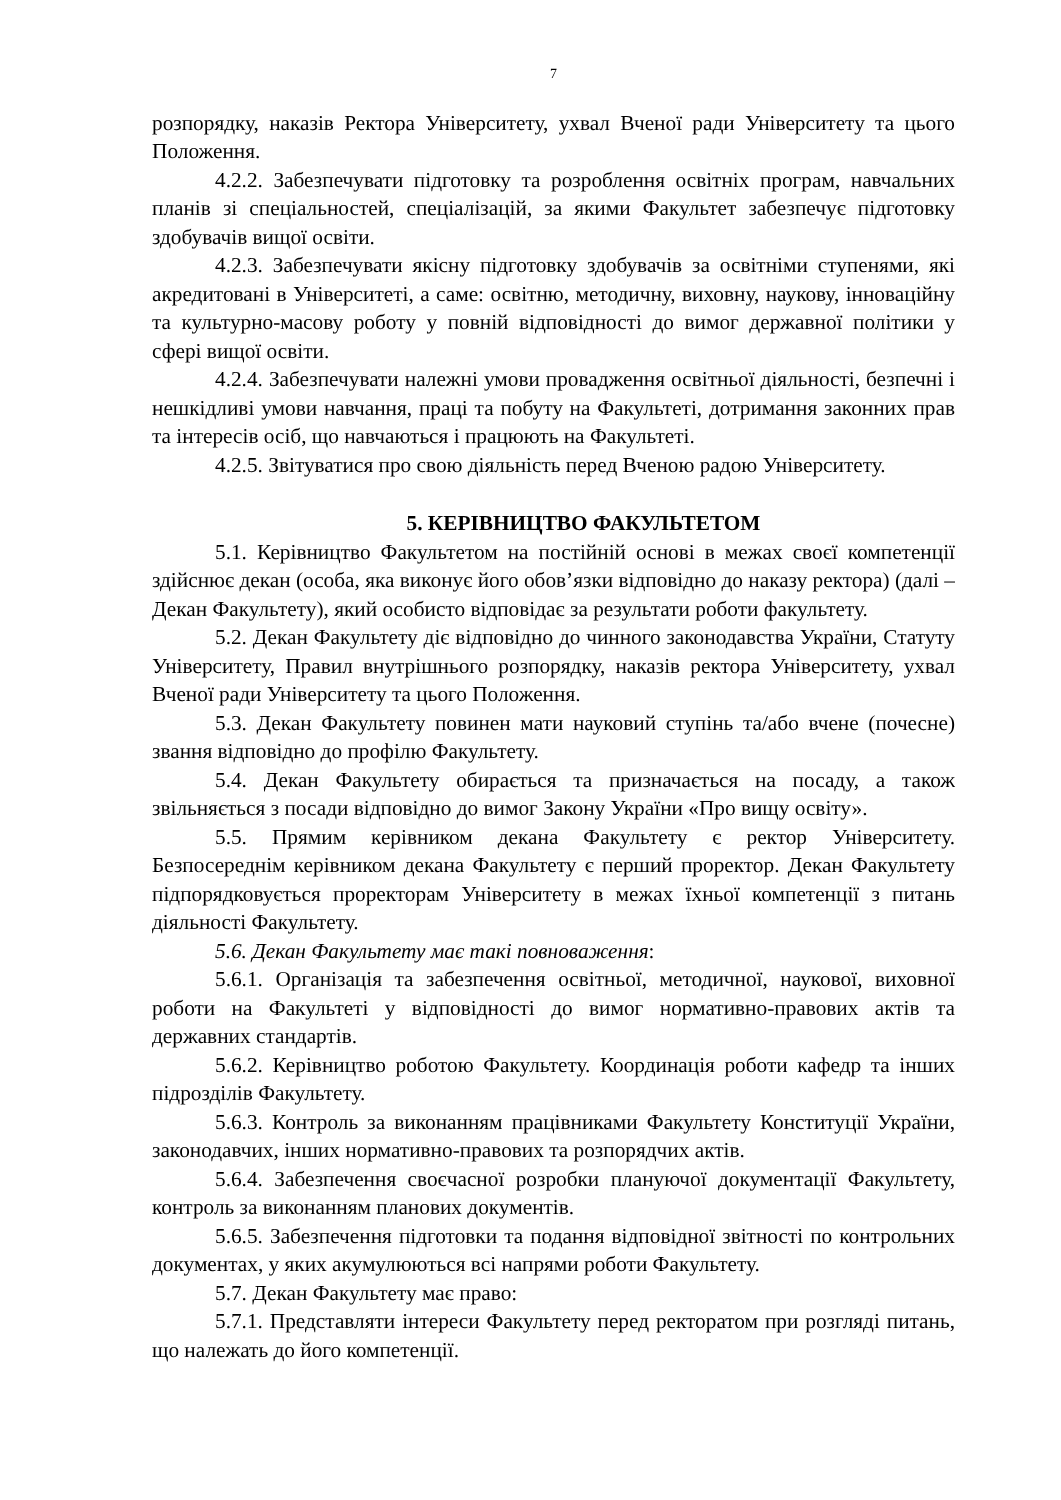7
розпорядку, наказів Ректора Університету, ухвал Вченої ради Університету та цього Положення.
4.2.2. Забезпечувати підготовку та розроблення освітніх програм, навчальних планів зі спеціальностей, спеціалізацій, за якими Факультет забезпечує підготовку здобувачів вищої освіти.
4.2.3. Забезпечувати якісну підготовку здобувачів за освітніми ступенями, які акредитовані в Університеті, а саме: освітню, методичну, виховну, наукову, інноваційну та культурно-масову роботу у повній відповідності до вимог державної політики у сфері вищої освіти.
4.2.4. Забезпечувати належні умови провадження освітньої діяльності, безпечні і нешкідливі умови навчання, праці та побуту на Факультеті, дотримання законних прав та інтересів осіб, що навчаються і працюють на Факультеті.
4.2.5. Звітуватися про свою діяльність перед Вченою радою Університету.
5. КЕРІВНИЦТВО ФАКУЛЬТЕТОМ
5.1. Керівництво Факультетом на постійній основі в межах своєї компетенції здійснює декан (особа, яка виконує його обов’язки відповідно до наказу ректора) (далі – Декан Факультету), який особисто відповідає за результати роботи факультету.
5.2. Декан Факультету діє відповідно до чинного законодавства України, Статуту Університету, Правил внутрішнього розпорядку, наказів ректора Університету, ухвал Вченої ради Університету та цього Положення.
5.3. Декан Факультету повинен мати науковий ступінь та/або вчене (почесне) звання відповідно до профілю Факультету.
5.4. Декан Факультету обирається та призначається на посаду, а також звільняється з посади відповідно до вимог Закону України «Про вищу освіту».
5.5. Прямим керівником декана Факультету є ректор Університету. Безпосереднім керівником декана Факультету є перший проректор. Декан Факультету підпорядковується проректорам Університету в межах їхньої компетенції з питань діяльності Факультету.
5.6. Декан Факультету має такі повноваження:
5.6.1. Організація та забезпечення освітньої, методичної, наукової, виховної роботи на Факультеті у відповідності до вимог нормативно-правових актів та державних стандартів.
5.6.2. Керівництво роботою Факультету. Координація роботи кафедр та інших підрозділів Факультету.
5.6.3. Контроль за виконанням працівниками Факультету Конституції України, законодавчих, інших нормативно-правових та розпорядчих актів.
5.6.4. Забезпечення своєчасної розробки плануючої документації Факультету, контроль за виконанням планових документів.
5.6.5. Забезпечення підготовки та подання відповідної звітності по контрольних документах, у яких акумулюються всі напрями роботи Факультету.
5.7. Декан Факультету має право:
5.7.1. Представляти інтереси Факультету перед ректоратом при розгляді питань, що належать до його компетенції.